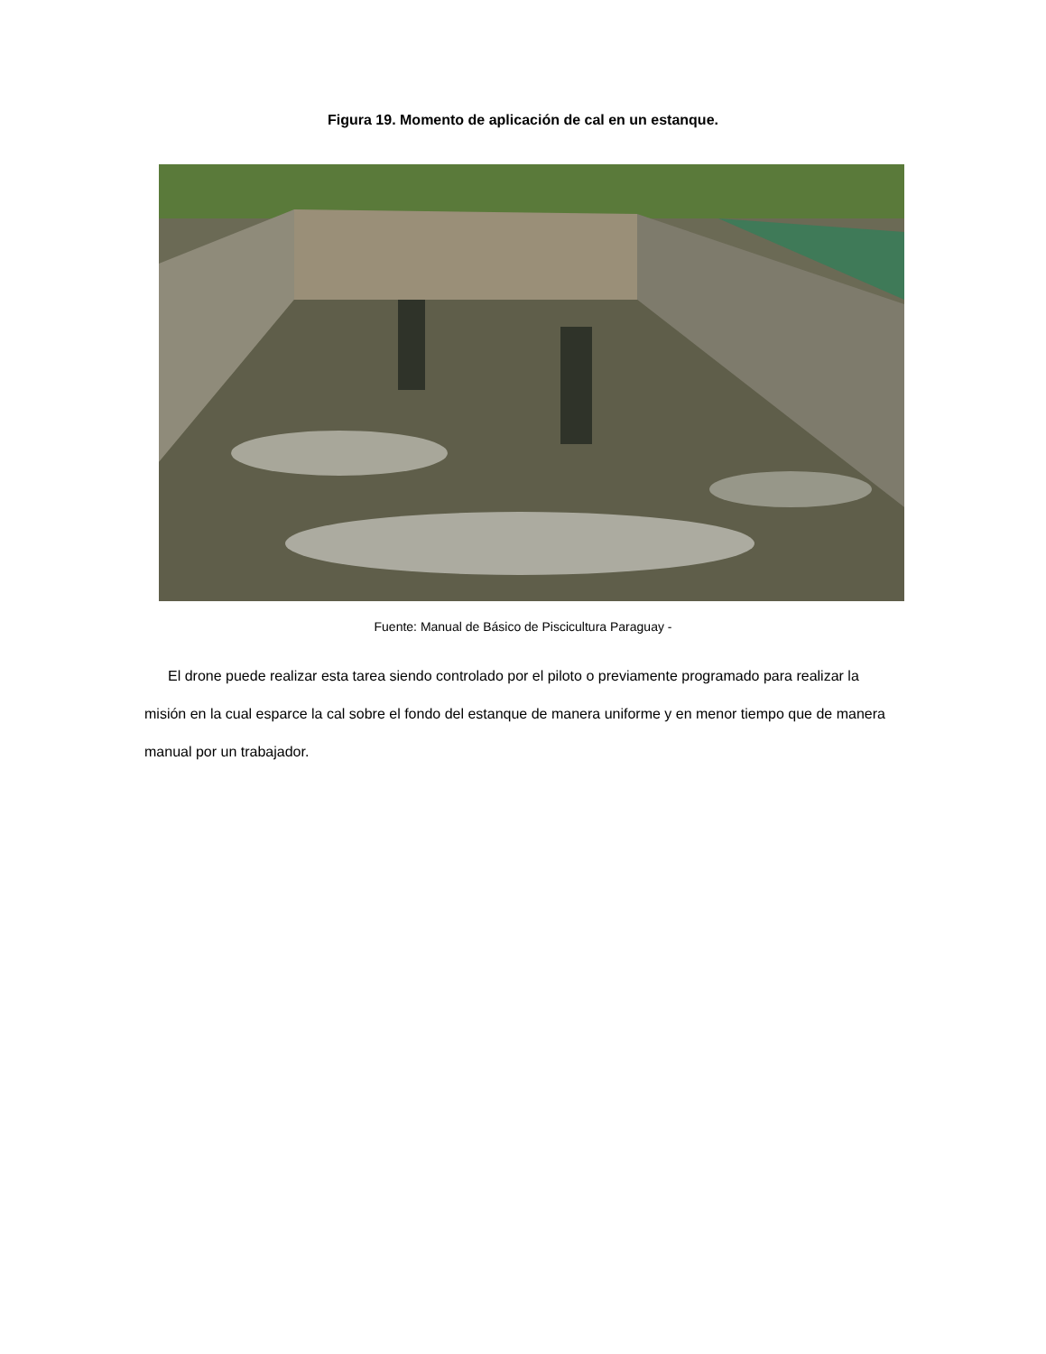Figura 19. Momento de aplicación de cal en un estanque.
Fuente: Manual de Básico de Piscicultura Paraguay -
El drone puede realizar esta tarea siendo controlado por el piloto o previamente programado para realizar la misión en la cual esparce la cal sobre el fondo del estanque de manera uniforme y en menor tiempo que de manera manual por un trabajador.